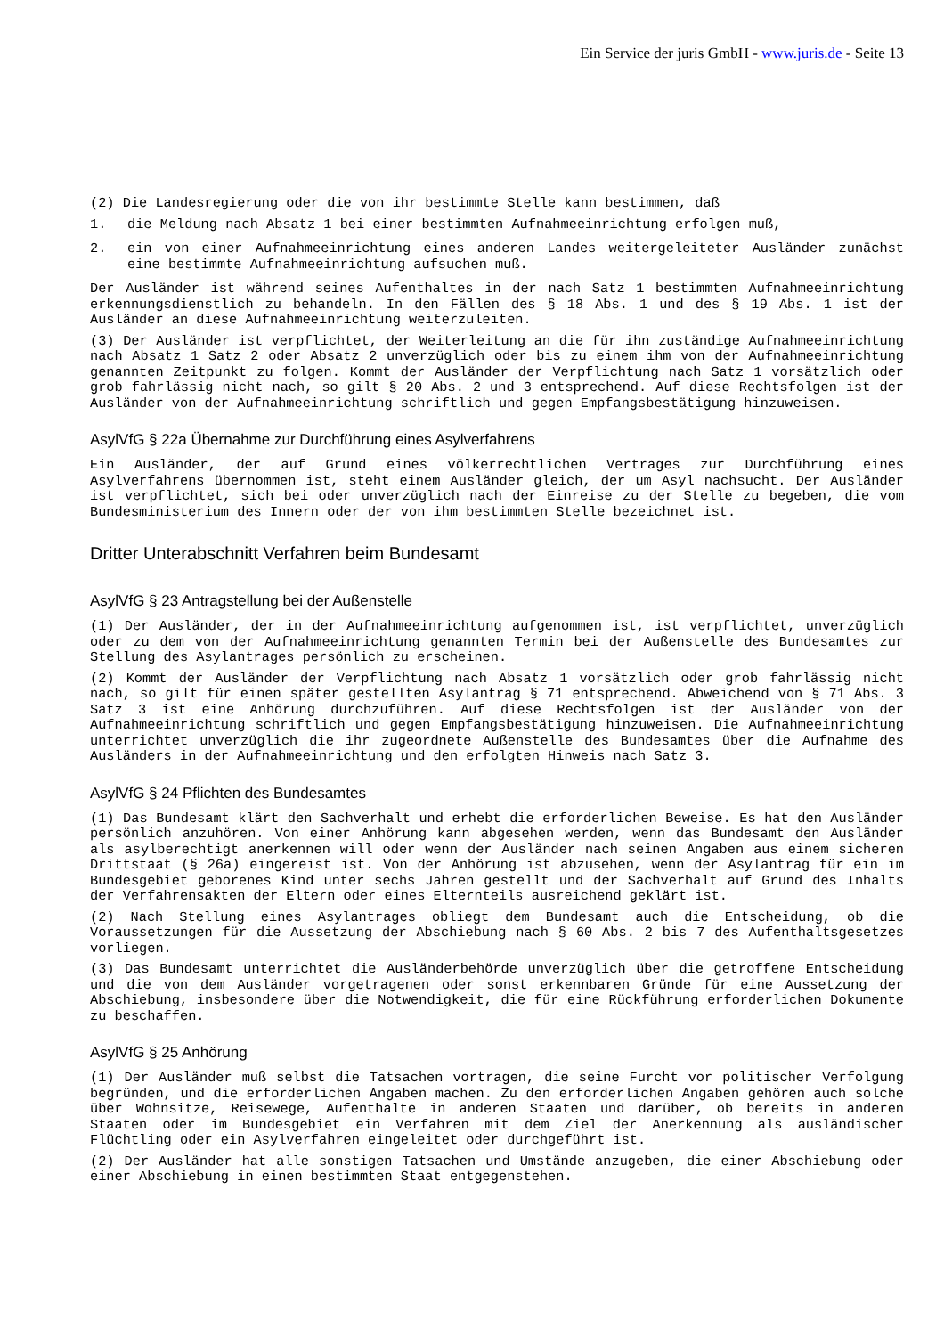Ein Service der juris GmbH - www.juris.de - Seite 13
(2) Die Landesregierung oder die von ihr bestimmte Stelle kann bestimmen, daß
1. die Meldung nach Absatz 1 bei einer bestimmten Aufnahmeeinrichtung erfolgen muß,
2. ein von einer Aufnahmeeinrichtung eines anderen Landes weitergeleiteter Ausländer zunächst eine bestimmte Aufnahmeeinrichtung aufsuchen muß.
Der Ausländer ist während seines Aufenthaltes in der nach Satz 1 bestimmten Aufnahmeeinrichtung erkennungsdienstlich zu behandeln. In den Fällen des § 18 Abs. 1 und des § 19 Abs. 1 ist der Ausländer an diese Aufnahmeeinrichtung weiterzuleiten.
(3) Der Ausländer ist verpflichtet, der Weiterleitung an die für ihn zuständige Aufnahmeeinrichtung nach Absatz 1 Satz 2 oder Absatz 2 unverzüglich oder bis zu einem ihm von der Aufnahmeeinrichtung genannten Zeitpunkt zu folgen. Kommt der Ausländer der Verpflichtung nach Satz 1 vorsätzlich oder grob fahrlässig nicht nach, so gilt § 20 Abs. 2 und 3 entsprechend. Auf diese Rechtsfolgen ist der Ausländer von der Aufnahmeeinrichtung schriftlich und gegen Empfangsbestätigung hinzuweisen.
AsylVfG § 22a Übernahme zur Durchführung eines Asylverfahrens
Ein Ausländer, der auf Grund eines völkerrechtlichen Vertrages zur Durchführung eines Asylverfahrens übernommen ist, steht einem Ausländer gleich, der um Asyl nachsucht. Der Ausländer ist verpflichtet, sich bei oder unverzüglich nach der Einreise zu der Stelle zu begeben, die vom Bundesministerium des Innern oder der von ihm bestimmten Stelle bezeichnet ist.
Dritter Unterabschnitt Verfahren beim Bundesamt
AsylVfG § 23 Antragstellung bei der Außenstelle
(1) Der Ausländer, der in der Aufnahmeeinrichtung aufgenommen ist, ist verpflichtet, unverzüglich oder zu dem von der Aufnahmeeinrichtung genannten Termin bei der Außenstelle des Bundesamtes zur Stellung des Asylantrages persönlich zu erscheinen.
(2) Kommt der Ausländer der Verpflichtung nach Absatz 1 vorsätzlich oder grob fahrlässig nicht nach, so gilt für einen später gestellten Asylantrag § 71 entsprechend. Abweichend von § 71 Abs. 3 Satz 3 ist eine Anhörung durchzuführen. Auf diese Rechtsfolgen ist der Ausländer von der Aufnahmeeinrichtung schriftlich und gegen Empfangsbestätigung hinzuweisen. Die Aufnahmeeinrichtung unterrichtet unverzüglich die ihr zugeordnete Außenstelle des Bundesamtes über die Aufnahme des Ausländers in der Aufnahmeeinrichtung und den erfolgten Hinweis nach Satz 3.
AsylVfG § 24 Pflichten des Bundesamtes
(1) Das Bundesamt klärt den Sachverhalt und erhebt die erforderlichen Beweise. Es hat den Ausländer persönlich anzuhören. Von einer Anhörung kann abgesehen werden, wenn das Bundesamt den Ausländer als asylberechtigt anerkennen will oder wenn der Ausländer nach seinen Angaben aus einem sicheren Drittstaat (§ 26a) eingereist ist. Von der Anhörung ist abzusehen, wenn der Asylantrag für ein im Bundesgebiet geborenes Kind unter sechs Jahren gestellt und der Sachverhalt auf Grund des Inhalts der Verfahrensakten der Eltern oder eines Elternteils ausreichend geklärt ist.
(2) Nach Stellung eines Asylantrages obliegt dem Bundesamt auch die Entscheidung, ob die Voraussetzungen für die Aussetzung der Abschiebung nach § 60 Abs. 2 bis 7 des Aufenthaltsgesetzes vorliegen.
(3) Das Bundesamt unterrichtet die Ausländerbehörde unverzüglich über die getroffene Entscheidung und die von dem Ausländer vorgetragenen oder sonst erkennbaren Gründe für eine Aussetzung der Abschiebung, insbesondere über die Notwendigkeit, die für eine Rückführung erforderlichen Dokumente zu beschaffen.
AsylVfG § 25 Anhörung
(1) Der Ausländer muß selbst die Tatsachen vortragen, die seine Furcht vor politischer Verfolgung begründen, und die erforderlichen Angaben machen. Zu den erforderlichen Angaben gehören auch solche über Wohnsitze, Reisewege, Aufenthalte in anderen Staaten und darüber, ob bereits in anderen Staaten oder im Bundesgebiet ein Verfahren mit dem Ziel der Anerkennung als ausländischer Flüchtling oder ein Asylverfahren eingeleitet oder durchgeführt ist.
(2) Der Ausländer hat alle sonstigen Tatsachen und Umstände anzugeben, die einer Abschiebung oder einer Abschiebung in einen bestimmten Staat entgegenstehen.